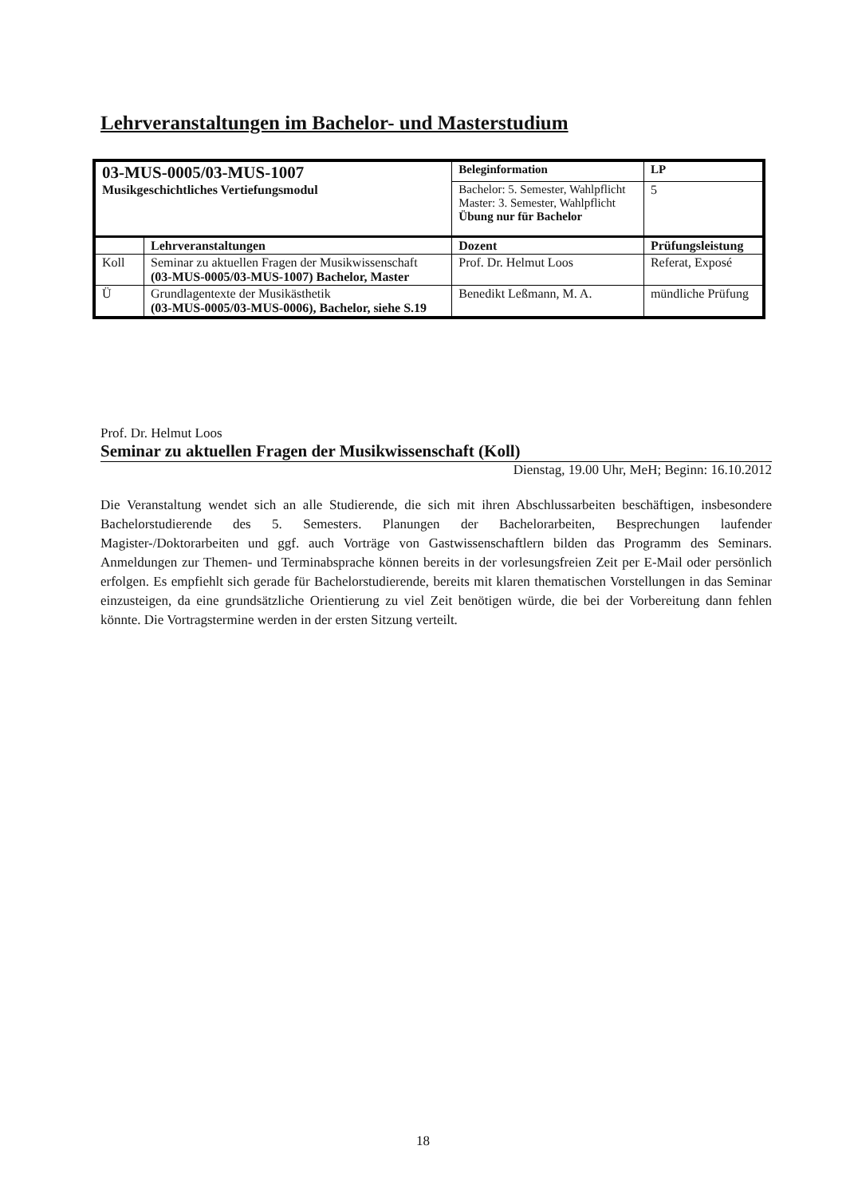Lehrveranstaltungen im Bachelor- und Masterstudium
| 03-MUS-0005/03-MUS-1007 Musikgeschichtliches Vertiefungsmodul | | Beleginformation | | LP |
| | | Bachelor: 5. Semester, Wahlpflicht Master: 3. Semester, Wahlpflicht Übung nur für Bachelor | | 5 |
| | Lehrveranstaltungen | Dozent | Prüfungsleistung | |
| Koll | Seminar zu aktuellen Fragen der Musikwissenschaft (03-MUS-0005/03-MUS-1007) Bachelor, Master | Prof. Dr. Helmut Loos | Referat, Exposé | |
| Ü | Grundlagentexte der Musikästhetik (03-MUS-0005/03-MUS-0006), Bachelor, siehe S.19 | Benedikt Leßmann, M. A. | mündliche Prüfung | |
Prof. Dr. Helmut Loos
Seminar zu aktuellen Fragen der Musikwissenschaft (Koll)
Dienstag, 19.00 Uhr, MeH; Beginn: 16.10.2012
Die Veranstaltung wendet sich an alle Studierende, die sich mit ihren Abschlussarbeiten beschäftigen, insbesondere Bachelorstudierende des 5. Semesters. Planungen der Bachelorarbeiten, Besprechungen laufender Magister-/Doktorarbeiten und ggf. auch Vorträge von Gastwissenschaftlern bilden das Programm des Seminars. Anmeldungen zur Themen- und Terminabsprache können bereits in der vorlesungsfreien Zeit per E-Mail oder persönlich erfolgen. Es empfiehlt sich gerade für Bachelorstudierende, bereits mit klaren thematischen Vorstellungen in das Seminar einzusteigen, da eine grundsätzliche Orientierung zu viel Zeit benötigen würde, die bei der Vorbereitung dann fehlen könnte. Die Vortragstermine werden in der ersten Sitzung verteilt.
18